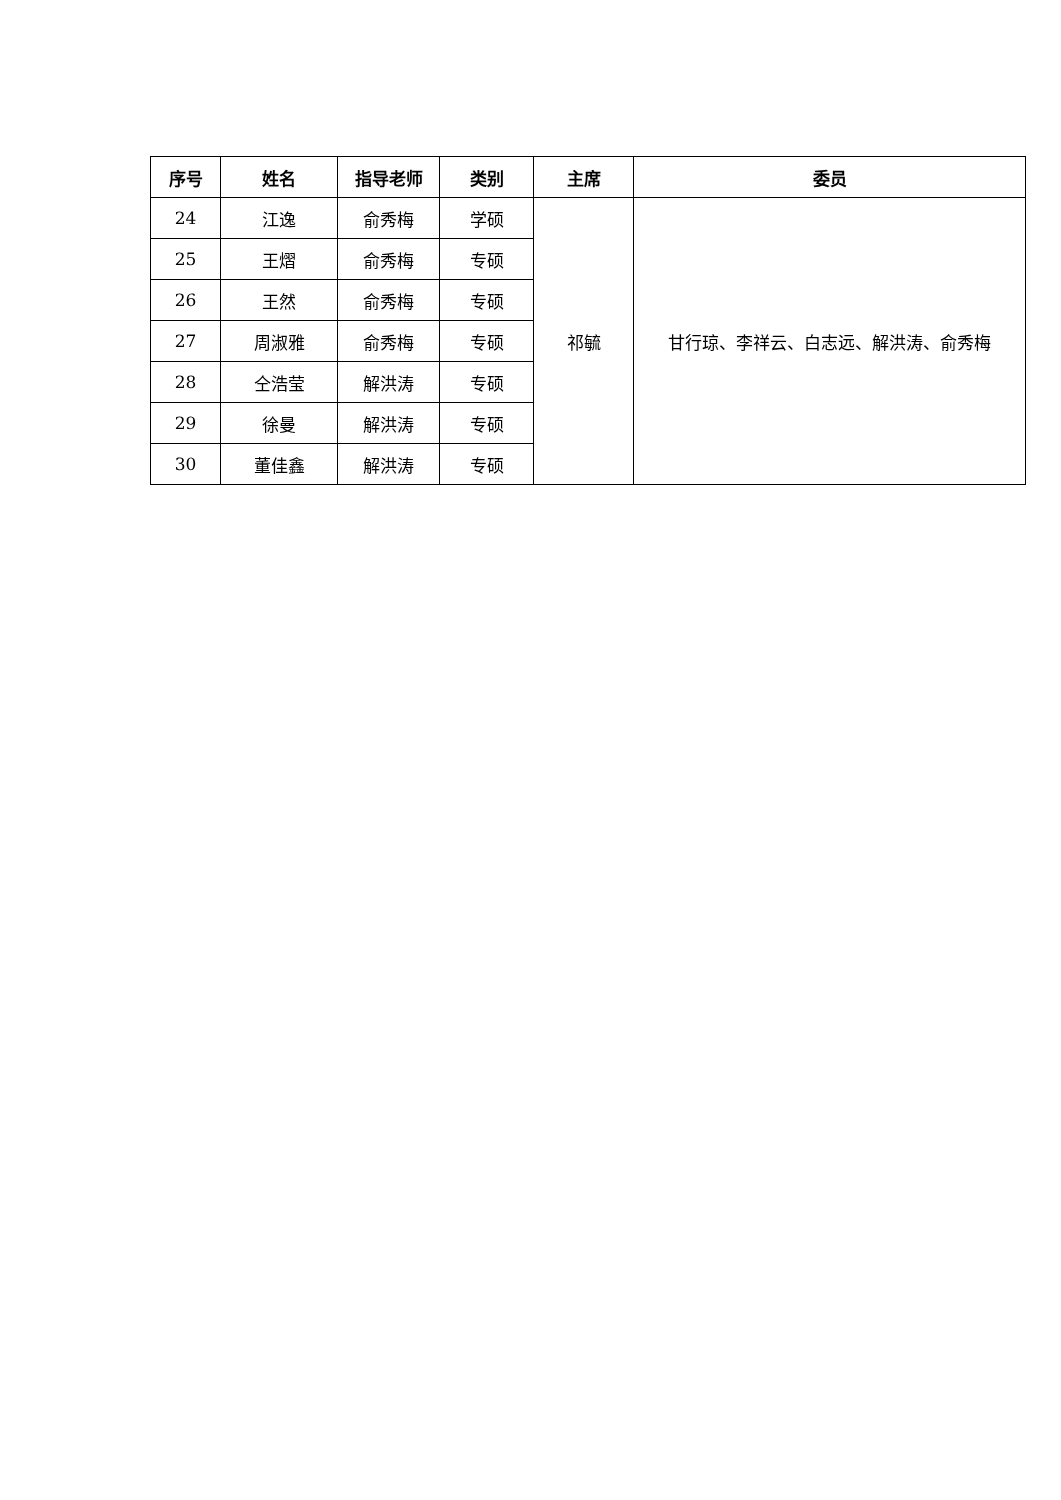| 序号 | 姓名 | 指导老师 | 类别 | 主席 | 委员 |
| --- | --- | --- | --- | --- | --- |
| 24 | 江逸 | 俞秀梅 | 学硕 | 祁毓 | 甘行琼、李祥云、白志远、解洪涛、俞秀梅 |
| 25 | 王熠 | 俞秀梅 | 专硕 | | |
| 26 | 王然 | 俞秀梅 | 专硕 | | |
| 27 | 周淑雅 | 俞秀梅 | 专硕 | | |
| 28 | 仝浩莹 | 解洪涛 | 专硕 | | |
| 29 | 徐曼 | 解洪涛 | 专硕 | | |
| 30 | 董佳鑫 | 解洪涛 | 专硕 | | |